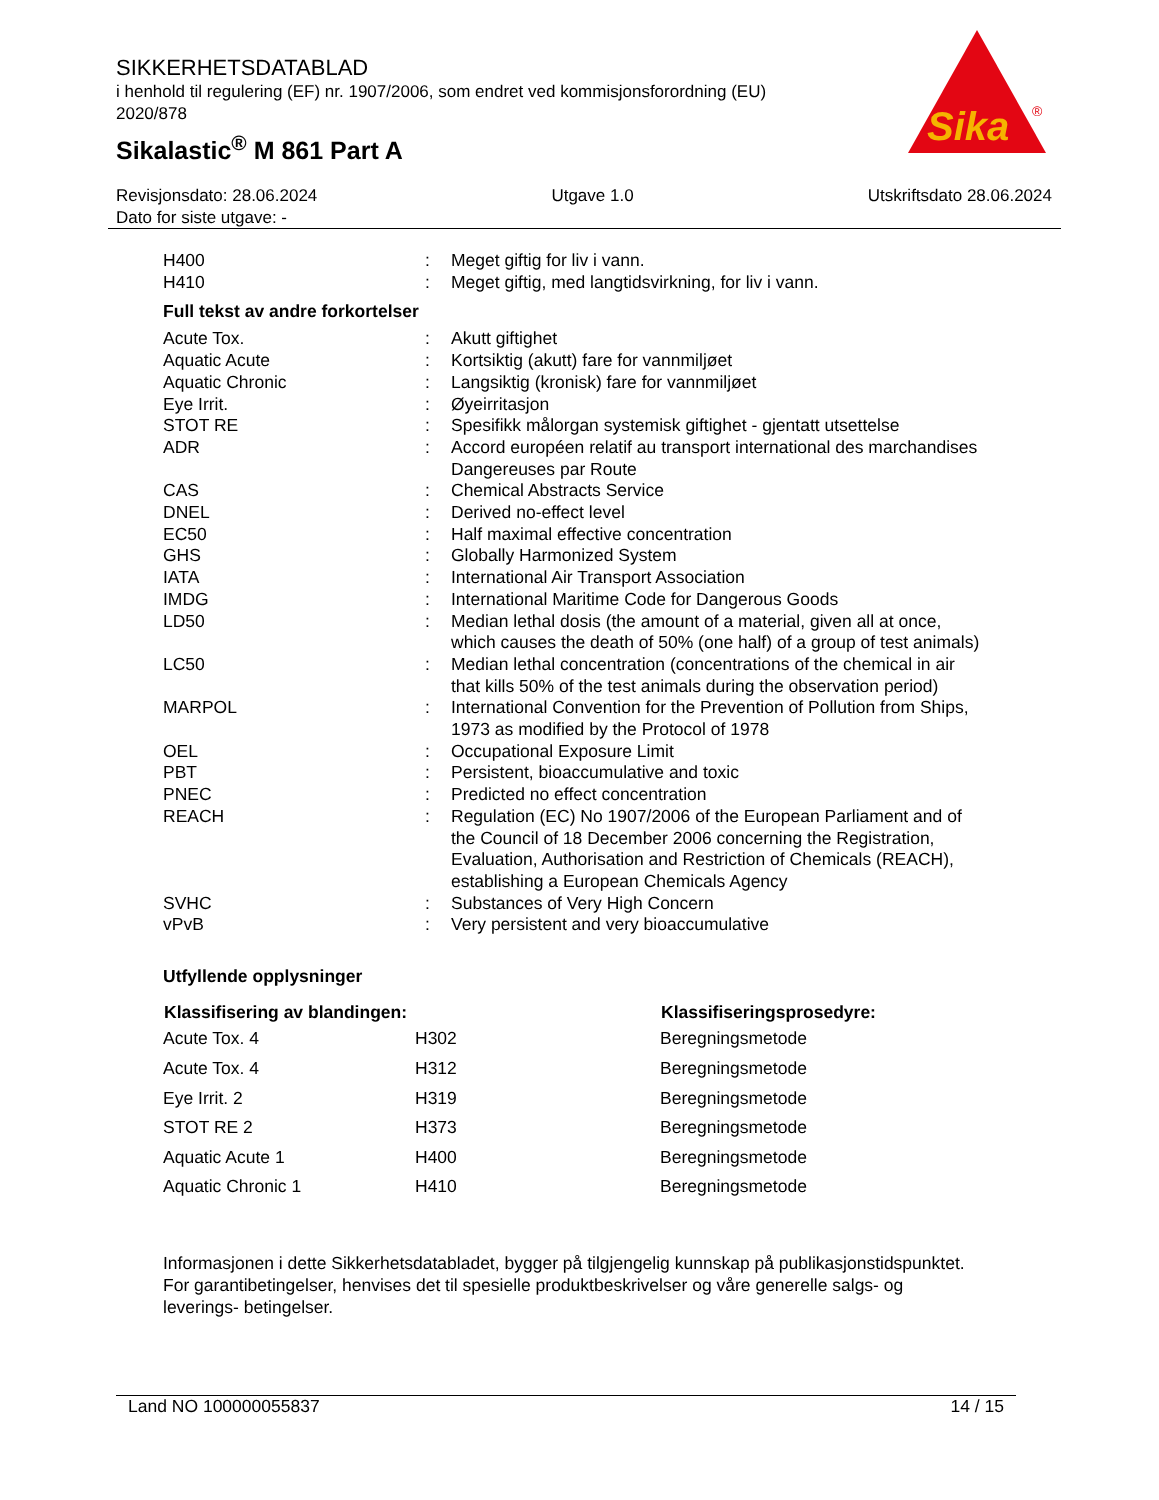SIKKERHETSDATABLAD
i henhold til regulering (EF) nr. 1907/2006, som endret ved kommisjonsforordning (EU) 2020/878
Sikalastic<sup>®</sup> M 861 Part A
Sika
®
Revisjonsdato: 28.06.2024 Utgave 1.0 Utskriftsdato 28.06.2024
Dato for siste utgave: -
| H400 | : | Meget giftig for liv i vann. |
| H410 | : | Meget giftig, med langtidsvirkning, for liv i vann. |
Full tekst av andre forkortelser
| Acute Tox. | : | Akutt giftighet |
| Aquatic Acute | : | Kortsiktig (akutt) fare for vannmiljøet |
| Aquatic Chronic | : | Langsiktig (kronisk) fare for vannmiljøet |
| Eye Irrit. | : | Øyeirritasjon |
| STOT RE | : | Spesifikk målorgan systemisk giftighet - gjentatt utsettelse |
| ADR | : | Accord européen relatif au transport international des marchandises Dangereuses par Route |
| CAS | : | Chemical Abstracts Service |
| DNEL | : | Derived no-effect level |
| EC50 | : | Half maximal effective concentration |
| GHS | : | Globally Harmonized System |
| IATA | : | International Air Transport Association |
| IMDG | : | International Maritime Code for Dangerous Goods |
| LD50 | : | Median lethal dosis (the amount of a material, given all at once, which causes the death of 50% (one half) of a group of test animals) |
| LC50 | : | Median lethal concentration (concentrations of the chemical in air that kills 50% of the test animals during the observation period) |
| MARPOL | : | International Convention for the Prevention of Pollution from Ships, 1973 as modified by the Protocol of 1978 |
| OEL | : | Occupational Exposure Limit |
| PBT | : | Persistent, bioaccumulative and toxic |
| PNEC | : | Predicted no effect concentration |
| REACH | : | Regulation (EC) No 1907/2006 of the European Parliament and of the Council of 18 December 2006 concerning the Registration, Evaluation, Authorisation and Restriction of Chemicals (REACH), establishing a European Chemicals Agency |
| SVHC | : | Substances of Very High Concern |
| vPvB | : | Very persistent and very bioaccumulative |
Utfyllende opplysninger
| Klassifisering av blandingen: | | Klassifiseringsprosedyre: |
| --- | --- | --- |
| Acute Tox. 4 | H302 | Beregningsmetode |
| Acute Tox. 4 | H312 | Beregningsmetode |
| Eye Irrit. 2 | H319 | Beregningsmetode |
| STOT RE 2 | H373 | Beregningsmetode |
| Aquatic Acute 1 | H400 | Beregningsmetode |
| Aquatic Chronic 1 | H410 | Beregningsmetode |
Informasjonen i dette Sikkerhetsdatabladet, bygger på tilgjengelig kunnskap på publikasjonstidspunktet. For garantibetingelser, henvises det til spesielle produktbeskrivelser og våre generelle salgs- og leverings- betingelser.
Land NO 100000055837 14 / 15